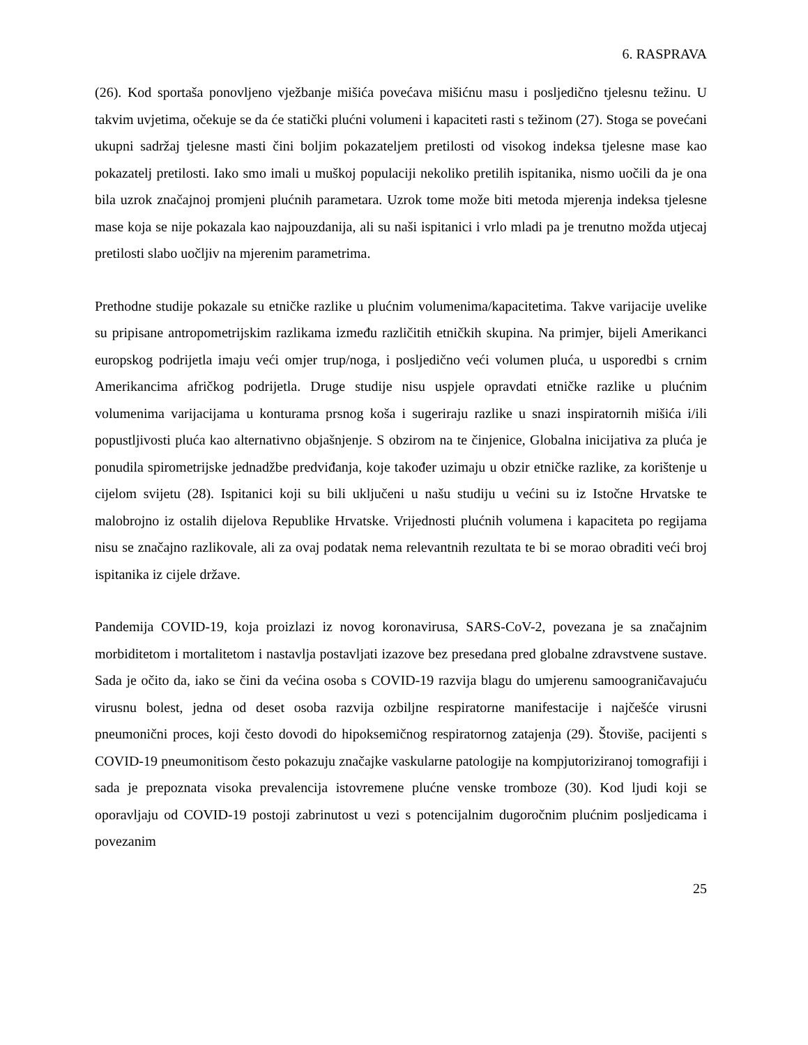6. RASPRAVA
(26). Kod sportaša ponovljeno vježbanje mišića povećava mišićnu masu i posljedično tjelesnu težinu. U takvim uvjetima, očekuje se da će statički plućni volumeni i kapaciteti rasti s težinom (27). Stoga se povećani ukupni sadržaj tjelesne masti čini boljim pokazateljem pretilosti od visokog indeksa tjelesne mase kao pokazatelj pretilosti. Iako smo imali u muškoj populaciji nekoliko pretilih ispitanika, nismo uočili da je ona bila uzrok značajnoj promjeni plućnih parametara. Uzrok tome može biti metoda mjerenja indeksa tjelesne mase koja se nije pokazala kao najpouzdanija, ali su naši ispitanici i vrlo mladi pa je trenutno možda utjecaj pretilosti slabo uočljiv na mjerenim parametrima.
Prethodne studije pokazale su etničke razlike u plućnim volumenima/kapacitetima. Takve varijacije uvelike su pripisane antropometrijskim razlikama između različitih etničkih skupina. Na primjer, bijeli Amerikanci europskog podrijetla imaju veći omjer trup/noga, i posljedično veći volumen pluća, u usporedbi s crnim Amerikancima afričkog podrijetla. Druge studije nisu uspjele opravdati etničke razlike u plućnim volumenima varijacijama u konturama prsnog koša i sugeriraju razlike u snazi inspiratornih mišića i/ili popustljivosti pluća kao alternativno objašnjenje. S obzirom na te činjenice, Globalna inicijativa za pluća je ponudila spirometrijske jednadžbe predviđanja, koje također uzimaju u obzir etničke razlike, za korištenje u cijelom svijetu (28). Ispitanici koji su bili uključeni u našu studiju u većini su iz Istočne Hrvatske te malobrojno iz ostalih dijelova Republike Hrvatske. Vrijednosti plućnih volumena i kapaciteta po regijama nisu se značajno razlikovale, ali za ovaj podatak nema relevantnih rezultata te bi se morao obraditi veći broj ispitanika iz cijele države.
Pandemija COVID-19, koja proizlazi iz novog koronavirusa, SARS-CoV-2, povezana je sa značajnim morbiditetom i mortalitetom i nastavlja postavljati izazove bez presedana pred globalne zdravstvene sustave. Sada je očito da, iako se čini da većina osoba s COVID-19 razvija blagu do umjerenu samoograničavajuću virusnu bolest, jedna od deset osoba razvija ozbiljne respiratorne manifestacije i najčešće virusni pneumonični proces, koji često dovodi do hipoksemičnog respiratornog zatajenja (29). Štoviše, pacijenti s COVID-19 pneumonitisom često pokazuju značajke vaskularne patologije na kompjutoriziranoj tomografiji i sada je prepoznata visoka prevalencija istovremene plućne venske tromboze (30). Kod ljudi koji se oporavljaju od COVID-19 postoji zabrinutost u vezi s potencijalnim dugoročnim plućnim posljedicama i povezanim
25